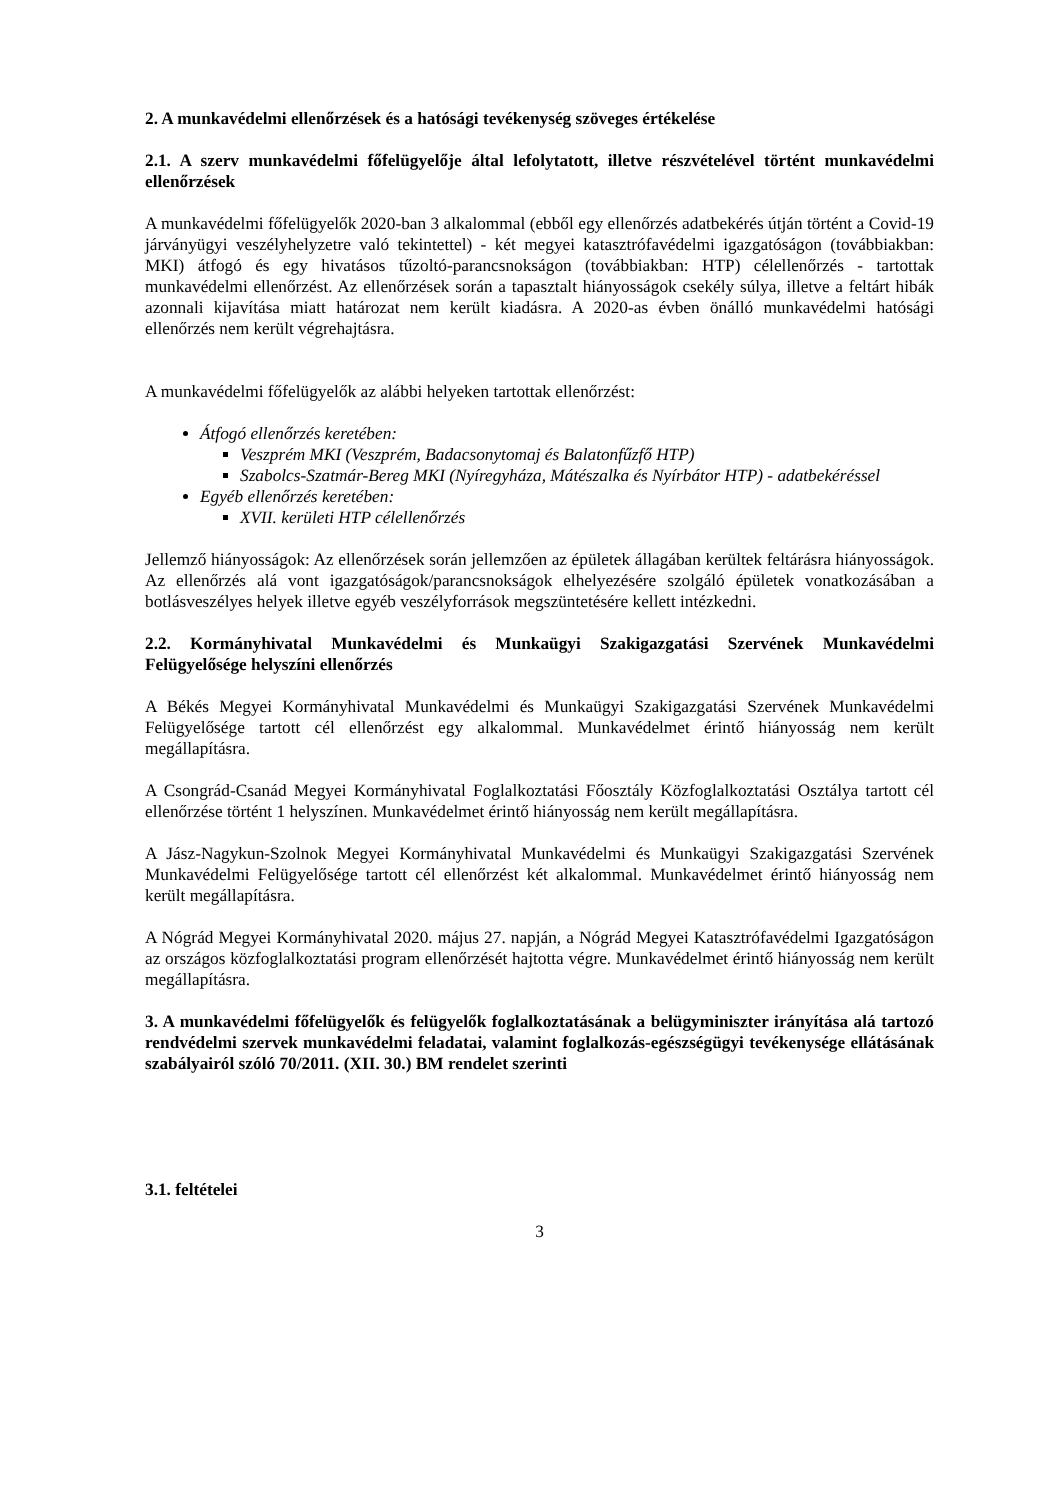2. A munkavédelmi ellenőrzések és a hatósági tevékenység szöveges értékelése
2.1. A szerv munkavédelmi főfelügyelője által lefolytatott, illetve részvételével történt munkavédelmi ellenőrzések
A munkavédelmi főfelügyelők 2020-ban 3 alkalommal (ebből egy ellenőrzés adatbekérés útján történt a Covid-19 járványügyi veszélyhelyzetre való tekintettel) - két megyei katasztrófavédelmi igazgatóságon (továbbiakban: MKI) átfogó és egy hivatásos tűzoltó-parancsnokságon (továbbiakban: HTP) célellenőrzés - tartottak munkavédelmi ellenőrzést. Az ellenőrzések során a tapasztalt hiányosságok csekély súlya, illetve a feltárt hibák azonnali kijavítása miatt határozat nem került kiadásra. A 2020-as évben önálló munkavédelmi hatósági ellenőrzés nem került végrehajtásra.
A munkavédelmi főfelügyelők az alábbi helyeken tartottak ellenőrzést:
Átfogó ellenőrzés keretében:
Veszprém MKI (Veszprém, Badacsonytomaj és Balatonfűzfő HTP)
Szabolcs-Szatmár-Bereg MKI (Nyíregyháza, Mátészalka és Nyírbátor HTP) - adatbekéréssel
Egyéb ellenőrzés keretében:
XVII. kerületi HTP célellenőrzés
Jellemző hiányosságok: Az ellenőrzések során jellemzően az épületek állagában kerültek feltárásra hiányosságok. Az ellenőrzés alá vont igazgatóságok/parancsnokságok elhelyezésére szolgáló épületek vonatkozásában a botlásveszélyes helyek illetve egyéb veszélyforrások megszüntetésére kellett intézkedni.
2.2. Kormányhivatal Munkavédelmi és Munkaügyi Szakigazgatási Szervének Munkavédelmi Felügyelősége helyszíni ellenőrzés
A Békés Megyei Kormányhivatal Munkavédelmi és Munkaügyi Szakigazgatási Szervének Munkavédelmi Felügyelősége tartott cél ellenőrzést egy alkalommal. Munkavédelmet érintő hiányosság nem került megállapításra.
A Csongrád-Csanád Megyei Kormányhivatal Foglalkoztatási Főosztály Közfoglalkoztatási Osztálya tartott cél ellenőrzése történt 1 helyszínen. Munkavédelmet érintő hiányosság nem került megállapításra.
A Jász-Nagykun-Szolnok Megyei Kormányhivatal Munkavédelmi és Munkaügyi Szakigazgatási Szervének Munkavédelmi Felügyelősége tartott cél ellenőrzést két alkalommal. Munkavédelmet érintő hiányosság nem került megállapításra.
A Nógrád Megyei Kormányhivatal 2020. május 27. napján, a Nógrád Megyei Katasztrófavédelmi Igazgatóságon az országos közfoglalkoztatási program ellenőrzését hajtotta végre. Munkavédelmet érintő hiányosság nem került megállapításra.
3. A munkavédelmi főfelügyelők és felügyelők foglalkoztatásának a belügyminiszter irányítása alá tartozó rendvédelmi szervek munkavédelmi feladatai, valamint foglalkozás-egészségügyi tevékenysége ellátásának szabályairól szóló 70/2011. (XII. 30.) BM rendelet szerinti
3.1. feltételei
3